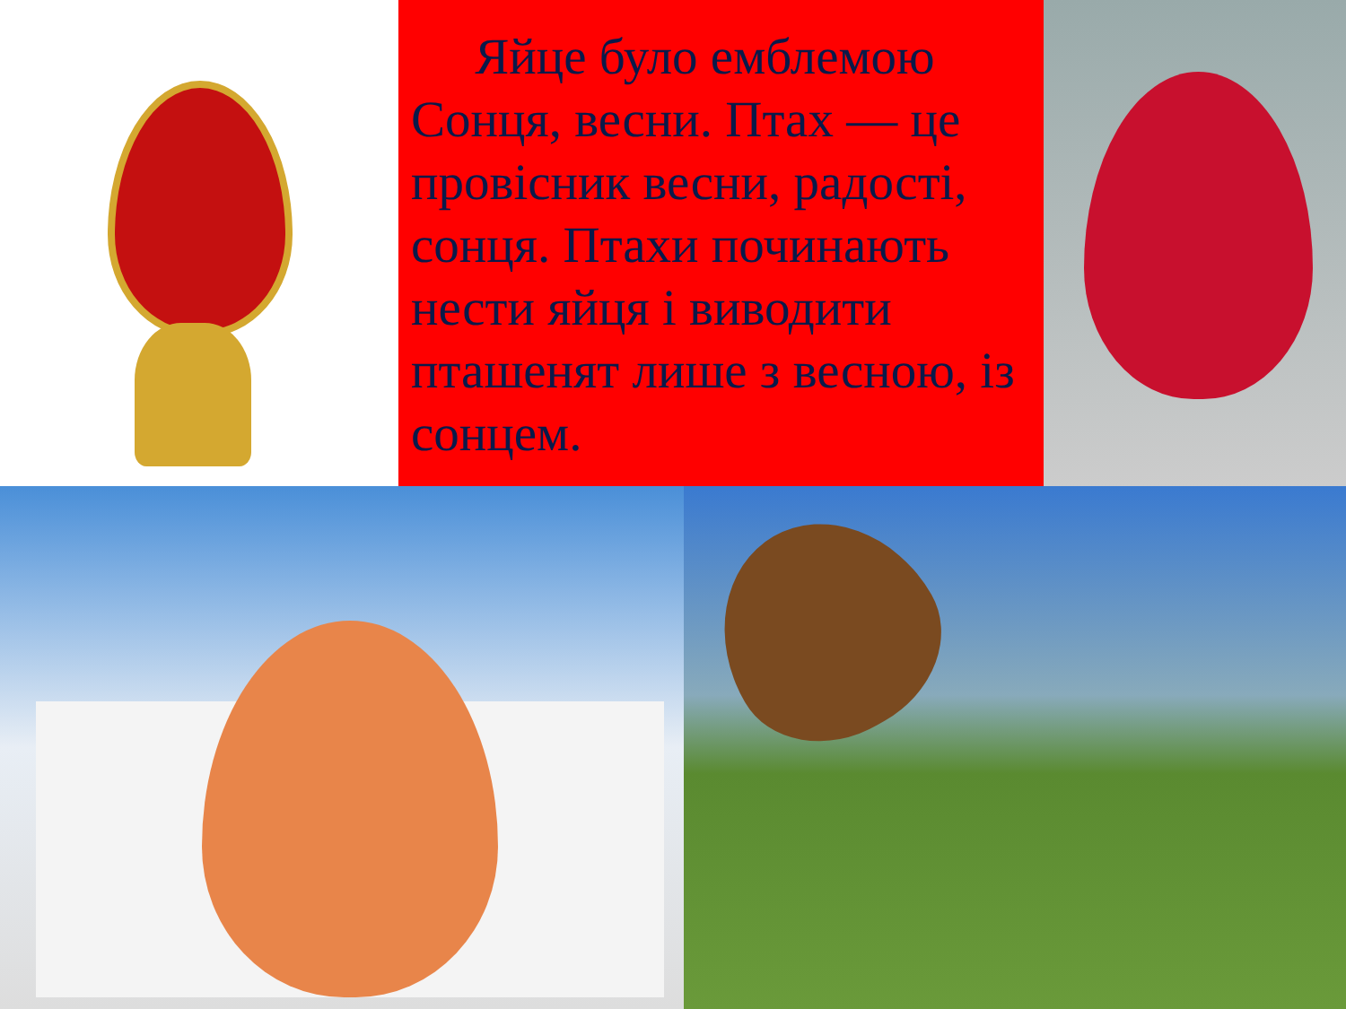Яйце було емблемою Сонця, весни. Птах — це провісник весни, радості, сонця. Птахи починають нести яйця і виводити пташенят лише з весною, із сонцем.